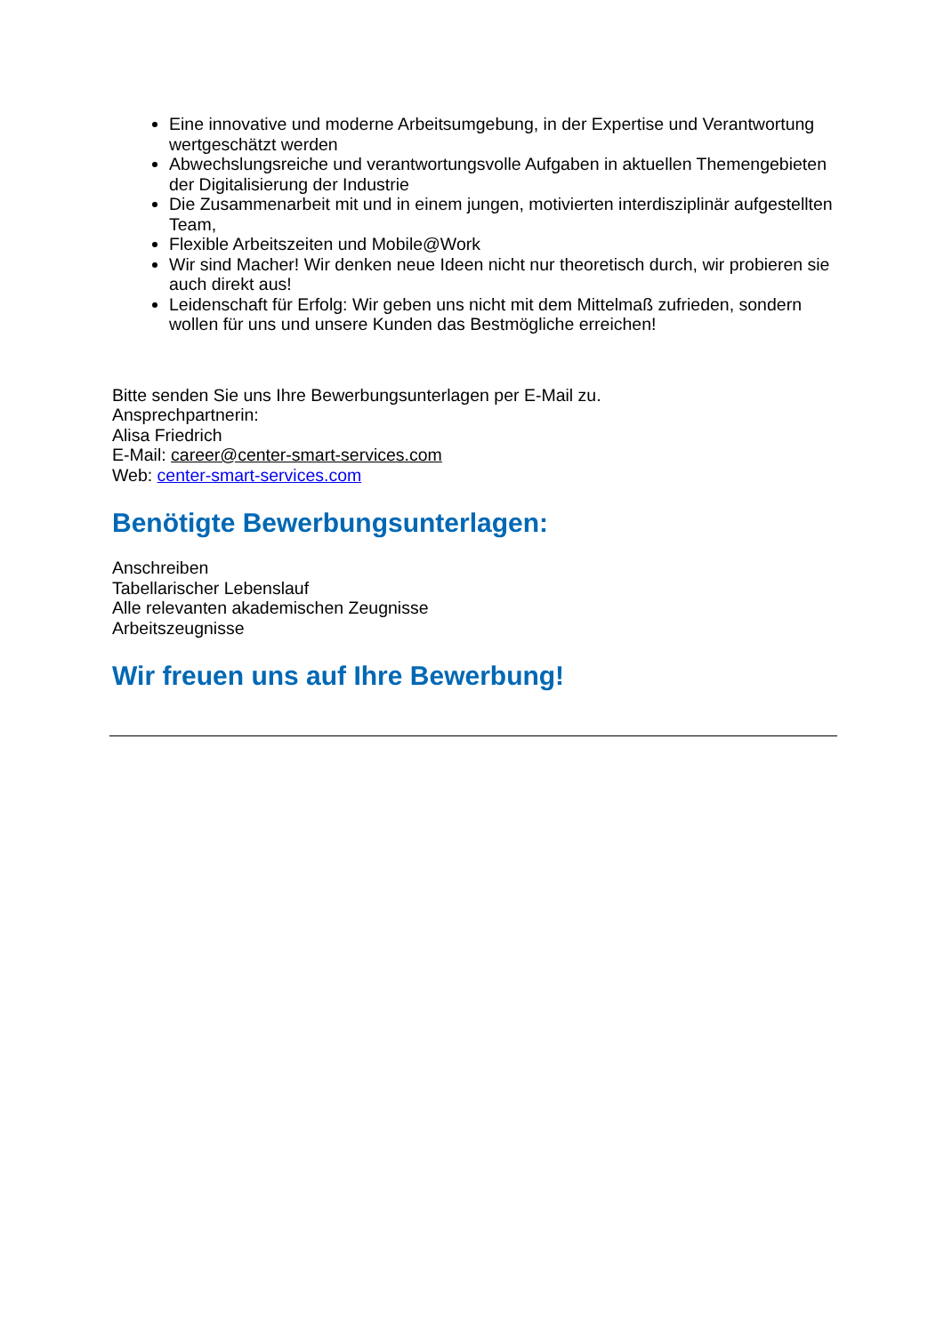Eine innovative und moderne Arbeitsumgebung, in der Expertise und Verantwortung wertgeschätzt werden
Abwechslungsreiche und verantwortungsvolle Aufgaben in aktuellen Themengebieten der Digitalisierung der Industrie
Die Zusammenarbeit mit und in einem jungen, motivierten interdisziplinär aufgestellten Team,
Flexible Arbeitszeiten und Mobile@Work
Wir sind Macher! Wir denken neue Ideen nicht nur theoretisch durch, wir probieren sie auch direkt aus!
Leidenschaft für Erfolg: Wir geben uns nicht mit dem Mittelmaß zufrieden, sondern wollen für uns und unsere Kunden das Bestmögliche erreichen!
Bitte senden Sie uns Ihre Bewerbungsunterlagen per E-Mail zu.
Ansprechpartnerin:
Alisa Friedrich
E-Mail: career@center-smart-services.com
Web: center-smart-services.com
Benötigte Bewerbungsunterlagen:
Anschreiben
Tabellarischer Lebenslauf
Alle relevanten akademischen Zeugnisse
Arbeitszeugnisse
Wir freuen uns auf Ihre Bewerbung!